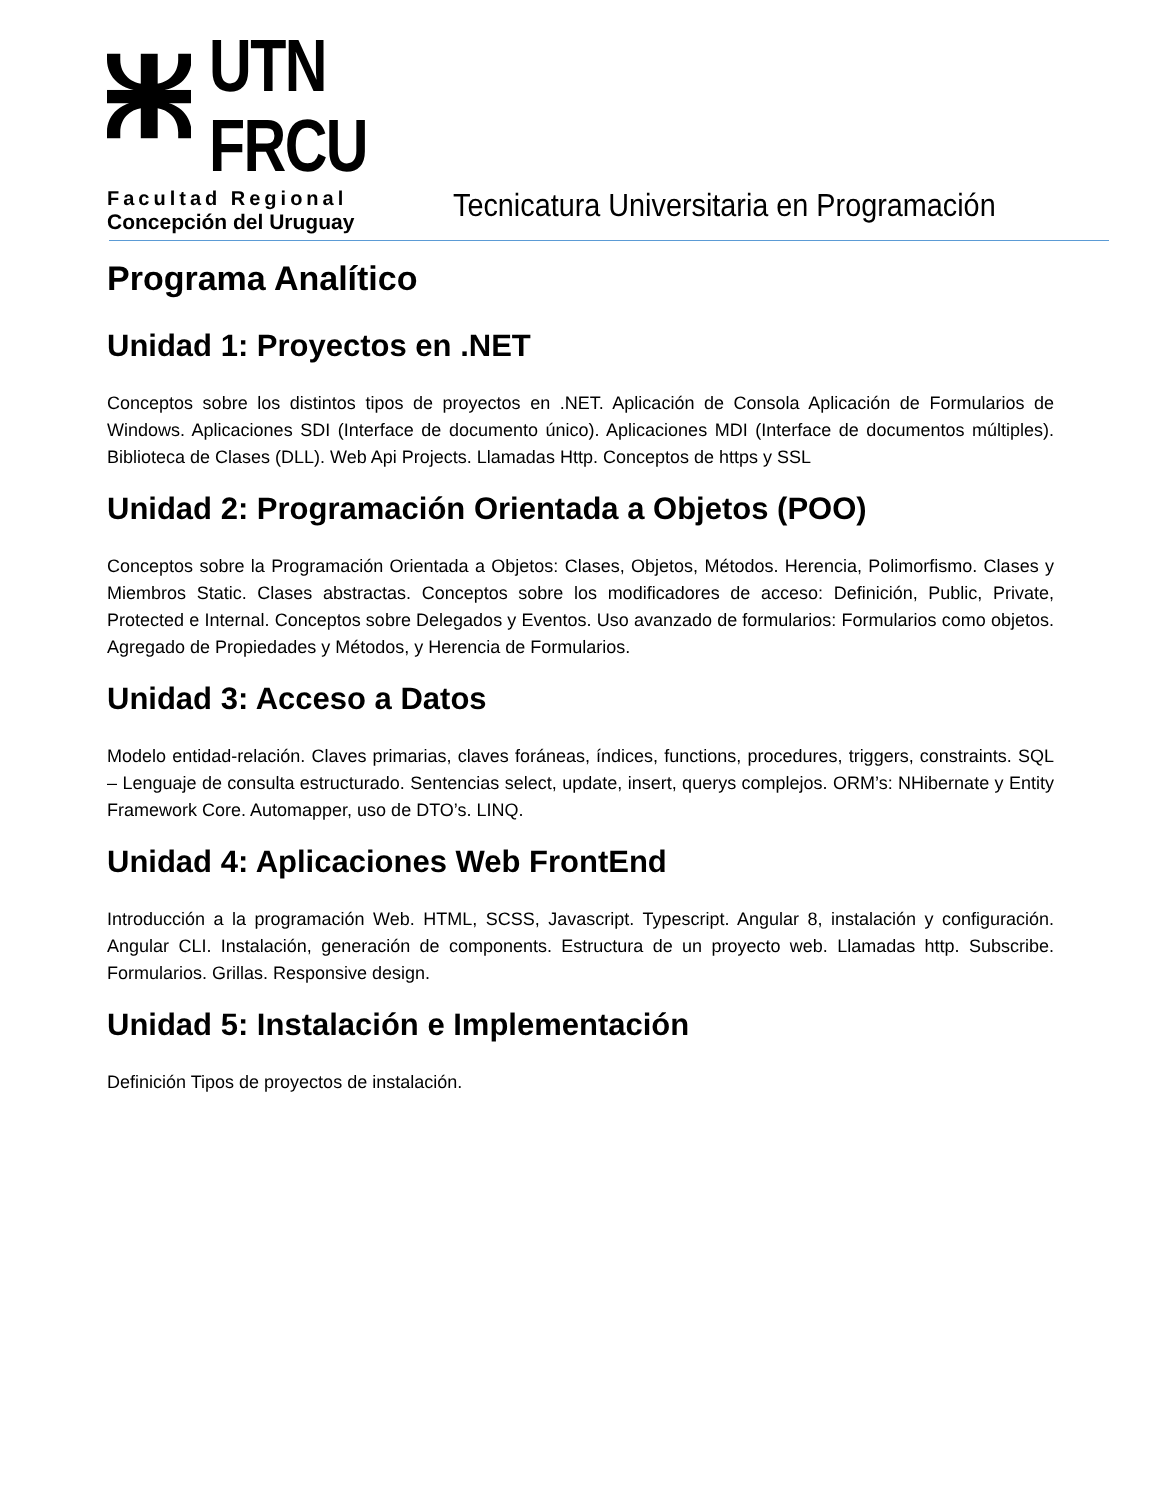UTN
FRCU
Facultad Regional
Concepción del Uruguay
Tecnicatura Universitaria en Programación
Programa Analítico
Unidad 1: Proyectos en .NET
Conceptos sobre los distintos tipos de proyectos en .NET. Aplicación de Consola Aplicación de Formularios de Windows. Aplicaciones SDI (Interface de documento único). Aplicaciones MDI (Interface de documentos múltiples). Biblioteca de Clases (DLL). Web Api Projects. Llamadas Http. Conceptos de https y SSL
Unidad 2: Programación Orientada a Objetos (POO)
Conceptos sobre la Programación Orientada a Objetos: Clases, Objetos, Métodos. Herencia, Polimorfismo. Clases y Miembros Static. Clases abstractas. Conceptos sobre los modificadores de acceso: Definición, Public, Private, Protected e Internal. Conceptos sobre Delegados y Eventos. Uso avanzado de formularios: Formularios como objetos. Agregado de Propiedades y Métodos, y Herencia de Formularios.
Unidad 3: Acceso a Datos
Modelo entidad-relación. Claves primarias, claves foráneas, índices, functions, procedures, triggers, constraints. SQL – Lenguaje de consulta estructurado. Sentencias select, update, insert, querys complejos. ORM’s: NHibernate y Entity Framework Core. Automapper, uso de DTO’s. LINQ.
Unidad 4: Aplicaciones Web FrontEnd
Introducción a la programación Web. HTML, SCSS, Javascript. Typescript. Angular 8, instalación y configuración. Angular CLI. Instalación, generación de components. Estructura de un proyecto web. Llamadas http. Subscribe. Formularios. Grillas. Responsive design.
Unidad 5: Instalación e Implementación
Definición Tipos de proyectos de instalación.